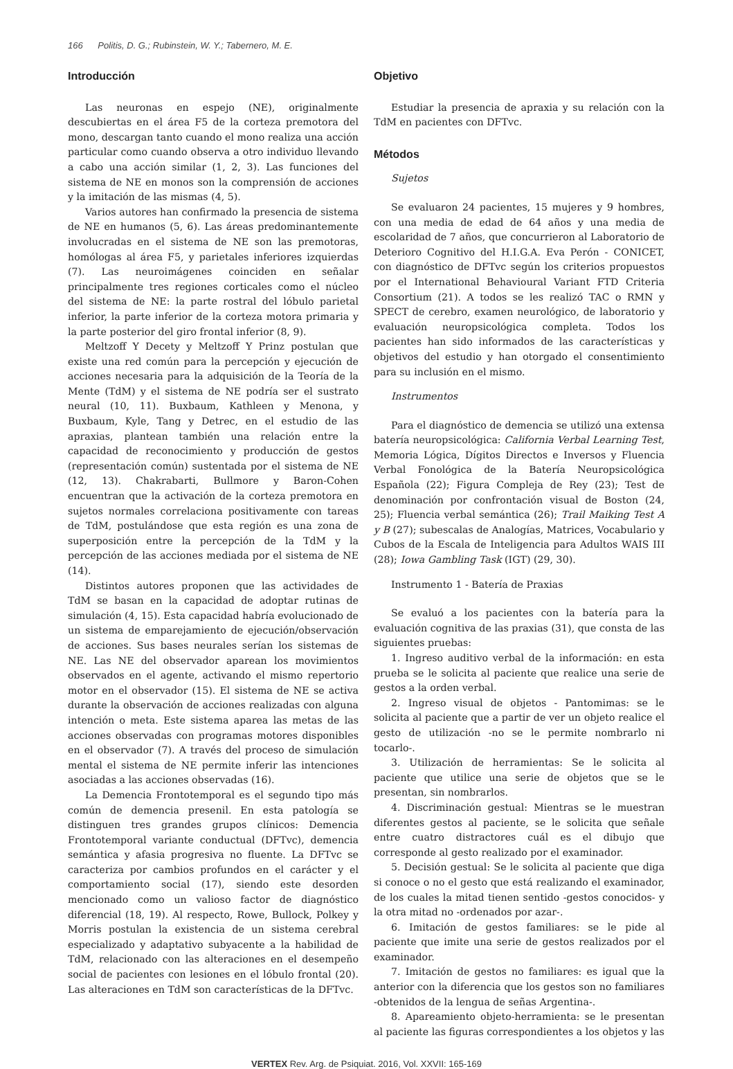166 Politis, D. G.; Rubinstein, W. Y.; Tabernero, M. E.
Introducción
Las neuronas en espejo (NE), originalmente descubiertas en el área F5 de la corteza premotora del mono, descargan tanto cuando el mono realiza una acción particular como cuando observa a otro individuo llevando a cabo una acción similar (1, 2, 3). Las funciones del sistema de NE en monos son la comprensión de acciones y la imitación de las mismas (4, 5).
Varios autores han confirmado la presencia de sistema de NE en humanos (5, 6). Las áreas predominantemente involucradas en el sistema de NE son las premotoras, homólogas al área F5, y parietales inferiores izquierdas (7). Las neuroimágenes coinciden en señalar principalmente tres regiones corticales como el núcleo del sistema de NE: la parte rostral del lóbulo parietal inferior, la parte inferior de la corteza motora primaria y la parte posterior del giro frontal inferior (8, 9).
Meltzoff Y Decety y Meltzoff Y Prinz postulan que existe una red común para la percepción y ejecución de acciones necesaria para la adquisición de la Teoría de la Mente (TdM) y el sistema de NE podría ser el sustrato neural (10, 11). Buxbaum, Kathleen y Menona, y Buxbaum, Kyle, Tang y Detrec, en el estudio de las apraxias, plantean también una relación entre la capacidad de reconocimiento y producción de gestos (representación común) sustentada por el sistema de NE (12, 13). Chakrabarti, Bullmore y Baron-Cohen encuentran que la activación de la corteza premotora en sujetos normales correlaciona positivamente con tareas de TdM, postulándose que esta región es una zona de superposición entre la percepción de la TdM y la percepción de las acciones mediada por el sistema de NE (14).
Distintos autores proponen que las actividades de TdM se basan en la capacidad de adoptar rutinas de simulación (4, 15). Esta capacidad habría evolucionado de un sistema de emparejamiento de ejecución/observación de acciones. Sus bases neurales serían los sistemas de NE. Las NE del observador aparean los movimientos observados en el agente, activando el mismo repertorio motor en el observador (15). El sistema de NE se activa durante la observación de acciones realizadas con alguna intención o meta. Este sistema aparea las metas de las acciones observadas con programas motores disponibles en el observador (7). A través del proceso de simulación mental el sistema de NE permite inferir las intenciones asociadas a las acciones observadas (16).
La Demencia Frontotemporal es el segundo tipo más común de demencia presenil. En esta patología se distinguen tres grandes grupos clínicos: Demencia Frontotemporal variante conductual (DFTvc), demencia semántica y afasia progresiva no fluente. La DFTvc se caracteriza por cambios profundos en el carácter y el comportamiento social (17), siendo este desorden mencionado como un valioso factor de diagnóstico diferencial (18, 19). Al respecto, Rowe, Bullock, Polkey y Morris postulan la existencia de un sistema cerebral especializado y adaptativo subyacente a la habilidad de TdM, relacionado con las alteraciones en el desempeño social de pacientes con lesiones en el lóbulo frontal (20). Las alteraciones en TdM son características de la DFTvc.
Objetivo
Estudiar la presencia de apraxia y su relación con la TdM en pacientes con DFTvc.
Métodos
Sujetos
Se evaluaron 24 pacientes, 15 mujeres y 9 hombres, con una media de edad de 64 años y una media de escolaridad de 7 años, que concurrieron al Laboratorio de Deterioro Cognitivo del H.I.G.A. Eva Perón - CONICET, con diagnóstico de DFTvc según los criterios propuestos por el International Behavioural Variant FTD Criteria Consortium (21). A todos se les realizó TAC o RMN y SPECT de cerebro, examen neurológico, de laboratorio y evaluación neuropsicológica completa. Todos los pacientes han sido informados de las características y objetivos del estudio y han otorgado el consentimiento para su inclusión en el mismo.
Instrumentos
Para el diagnóstico de demencia se utilizó una extensa batería neuropsicológica: California Verbal Learning Test, Memoria Lógica, Dígitos Directos e Inversos y Fluencia Verbal Fonológica de la Batería Neuropsicológica Española (22); Figura Compleja de Rey (23); Test de denominación por confrontación visual de Boston (24, 25); Fluencia verbal semántica (26); Trail Maiking Test A y B (27); subescalas de Analogías, Matrices, Vocabulario y Cubos de la Escala de Inteligencia para Adultos WAIS III (28); Iowa Gambling Task (IGT) (29, 30).
Instrumento 1 - Batería de Praxias
Se evaluó a los pacientes con la batería para la evaluación cognitiva de las praxias (31), que consta de las siguientes pruebas:
1. Ingreso auditivo verbal de la información: en esta prueba se le solicita al paciente que realice una serie de gestos a la orden verbal.
2. Ingreso visual de objetos - Pantomimas: se le solicita al paciente que a partir de ver un objeto realice el gesto de utilización -no se le permite nombrarlo ni tocarlo-.
3. Utilización de herramientas: Se le solicita al paciente que utilice una serie de objetos que se le presentan, sin nombrarlos.
4. Discriminación gestual: Mientras se le muestran diferentes gestos al paciente, se le solicita que señale entre cuatro distractores cuál es el dibujo que corresponde al gesto realizado por el examinador.
5. Decisión gestual: Se le solicita al paciente que diga si conoce o no el gesto que está realizando el examinador, de los cuales la mitad tienen sentido -gestos conocidos- y la otra mitad no -ordenados por azar-.
6. Imitación de gestos familiares: se le pide al paciente que imite una serie de gestos realizados por el examinador.
7. Imitación de gestos no familiares: es igual que la anterior con la diferencia que los gestos son no familiares -obtenidos de la lengua de señas Argentina-.
8. Apareamiento objeto-herramienta: se le presentan al paciente las figuras correspondientes a los objetos y las
VERTEX Rev. Arg. de Psiquiat. 2016, Vol. XXVII: 165-169